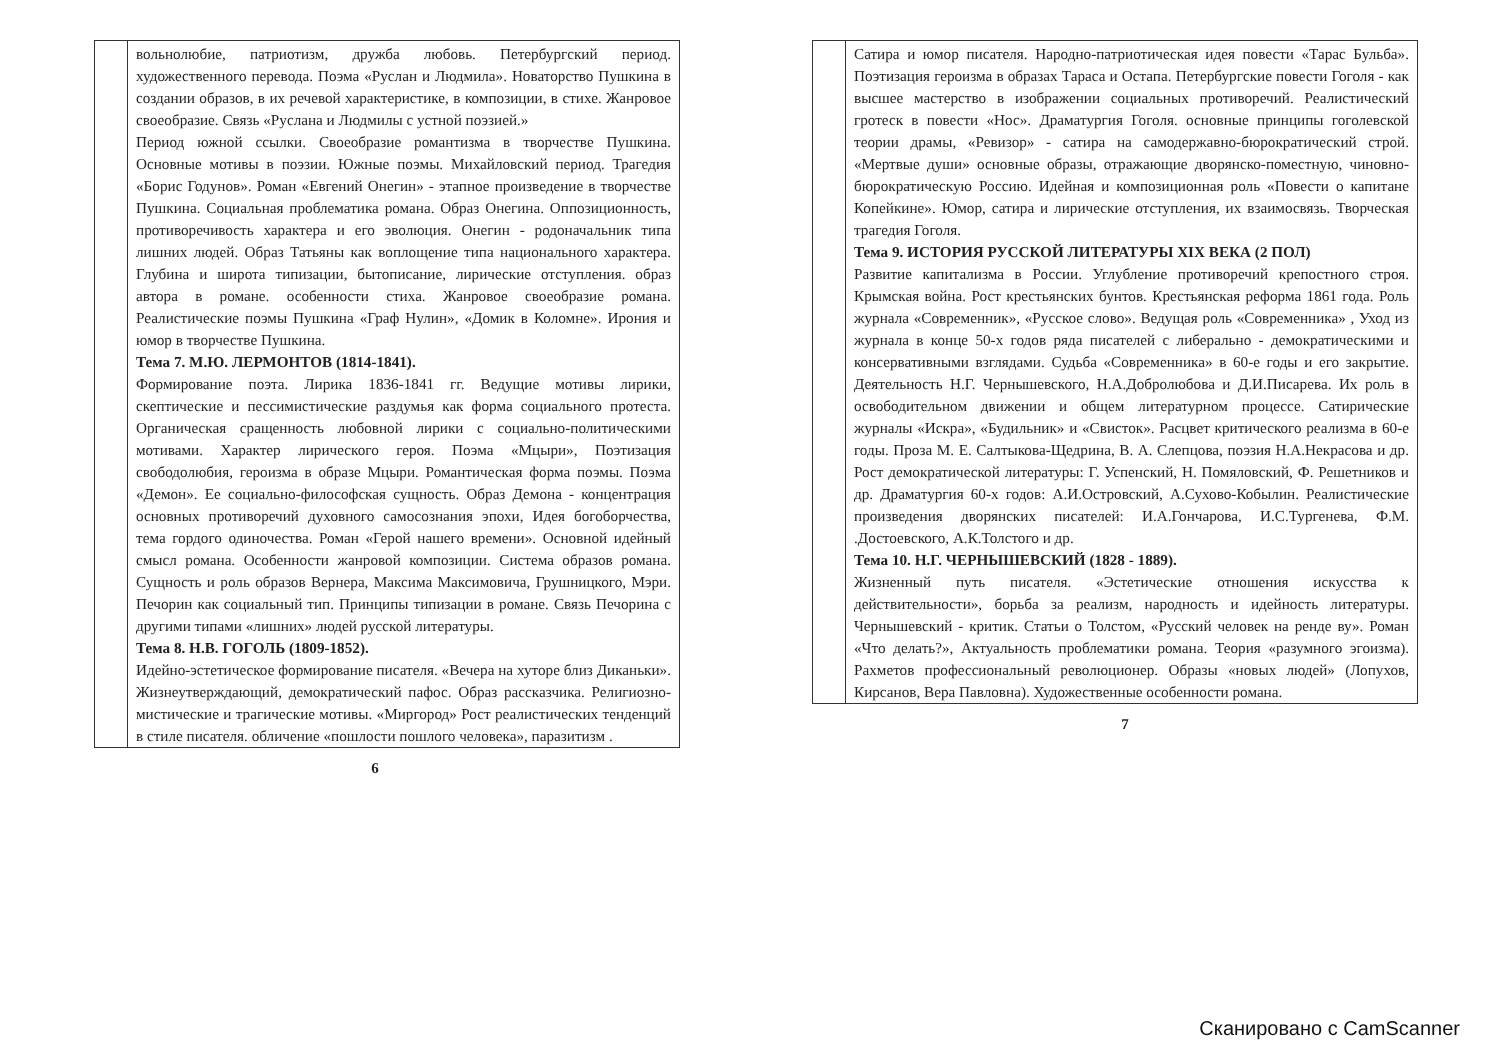| | вольнолюбие, патриотизм, дружба любовь. Петербургский период. художественного перевода. Поэма «Руслан и Людмила». Новаторство Пушкина в создании образов, в их речевой характеристике, в композиции, в стихе. Жанровое своеобразие. Связь «Руслана и Людмилы с устной поэзией.» Период южной ссылки. Своеобразие романтизма в творчестве Пушкина. Основные мотивы в поэзии. Южные поэмы. Михайловский период. Трагедия «Борис Годунов». Роман «Евгений Онегин» - этапное произведение в творчестве Пушкина. Социальная проблематика романа. Образ Онегина. Оппозиционность, противоречивость характера и его эволюция. Онегин - родоначальник типа лишних людей. Образ Татьяны как воплощение типа национального характера. Глубина и широта типизации, бытописание, лирические отступления. образ автора в романе. особенности стиха. Жанровое своеобразие романа. Реалистические поэмы Пушкина «Граф Нулин», «Домик в Коломне». Ирония и юмор в творчестве Пушкина. Тема 7. М.Ю. ЛЕРМОНТОВ (1814-1841). Формирование поэта. Лирика 1836-1841 гг. Ведущие мотивы лирики, скептические и пессимистические раздумья как форма социального протеста. Органическая сращенность любовной лирики с социально-политическими мотивами. Характер лирического героя. Поэма «Мцыри», Поэтизация свободолюбия, героизма в образе Мцыри. Романтическая форма поэмы. Поэма «Демон». Ее социально-философская сущность. Образ Демона - концентрация основных противоречий духовного самосознания эпохи, Идея богоборчества, тема гордого одиночества. Роман «Герой нашего времени». Основной идейный смысл романа. Особенности жанровой композиции. Система образов романа. Сущность и роль образов Вернера, Максима Максимовича, Грушницкого, Мэри. Печорин как социальный тип. Принципы типизации в романе. Связь Печорина с другими типами «лишних» людей русской литературы. Тема 8. Н.В. ГОГОЛЬ (1809-1852). Идейно-эстетическое формирование писателя. «Вечера на хуторе близ Диканьки». Жизнеутверждающий, демократический пафос. Образ рассказчика. Религиозно-мистические и трагические мотивы. «Миргород» Рост реалистических тенденций в стиле писателя. обличение «пошлости пошлого человека», паразитизм . |
6
| | Сатира и юмор писателя. Народно-патриотическая идея повести «Тарас Бульба». Поэтизация героизма в образах Тараса и Остапа. Петербургские повести Гоголя - как высшее мастерство в изображении социальных противоречий. Реалистический гротеск в повести «Нос». Драматургия Гоголя. основные принципы гоголевской теории драмы, «Ревизор» - сатира на самодержавно-бюрократический строй. «Мертвые души» основные образы, отражающие дворянско-поместную, чиновно-бюрократическую Россию. Идейная и композиционная роль «Повести о капитане Копейкине». Юмор, сатира и лирические отступления, их взаимосвязь. Творческая трагедия Гоголя. Тема 9. ИСТОРИЯ РУССКОЙ ЛИТЕРАТУРЫ XIX ВЕКА (2 ПОЛ) Развитие капитализма в России. Углубление противоречий крепостного строя. Крымская война. Рост крестьянских бунтов. Крестьянская реформа 1861 года. Роль журнала «Современник», «Русское слово». Ведущая роль «Современника» , Уход из журнала в конце 50-х годов ряда писателей с либерально - демократическими и консервативными взглядами. Судьба «Современника» в 60-е годы и его закрытие. Деятельность Н.Г. Чернышевского, Н.А.Добролюбова и Д.И.Писарева. Их роль в освободительном движении и общем литературном процессе. Сатирические журналы «Искра», «Будильник» и «Свисток». Расцвет критического реализма в 60-е годы. Проза М. Е. Салтыкова-Щедрина, В. А. Слепцова, поэзия Н.А.Некрасова и др. Рост демократической литературы: Г. Успенский, Н. Помяловский, Ф. Решетников и др. Драматургия 60-х годов: А.И.Островский, А.Сухово-Кобылин. Реалистические произведения дворянских писателей: И.А.Гончарова, И.С.Тургенева, Ф.М. .Достоевского, А.К.Толстого и др. Тема 10. Н.Г. ЧЕРНЫШЕВСКИЙ (1828 - 1889). Жизненный путь писателя. «Эстетические отношения искусства к действительности», борьба за реализм, народность и идейность литературы. Чернышевский - критик. Статьи о Толстом, «Русский человек на ренде ву». Роман «Что делать?», Актуальность проблематики романа. Теория «разумного эгоизма). Рахметов профессиональный революционер. Образы «новых людей» (Лопухов, Кирсанов, Вера Павловна). Художественные особенности романа. |
7
Сканировано с CamScanner